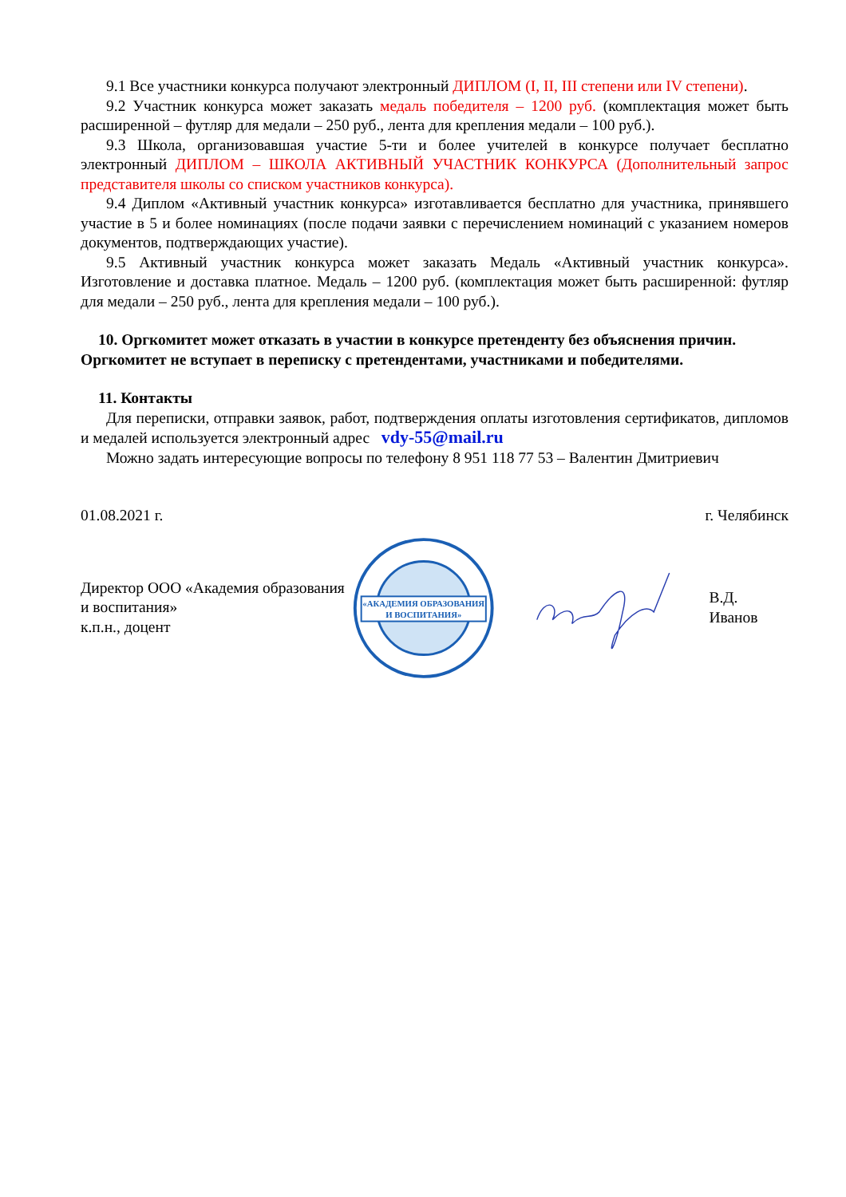9.1 Все участники конкурса получают электронный ДИПЛОМ (I, II, III степени или IV степени).
9.2 Участник конкурса может заказать медаль победителя – 1200 руб. (комплектация может быть расширенной – футляр для медали – 250 руб., лента для крепления медали – 100 руб.).
9.3 Школа, организовавшая участие 5-ти и более учителей в конкурсе получает бесплатно электронный ДИПЛОМ – ШКОЛА АКТИВНЫЙ УЧАСТНИК КОНКУРСА (Дополнительный запрос представителя школы со списком участников конкурса).
9.4 Диплом «Активный участник конкурса» изготавливается бесплатно для участника, принявшего участие в 5 и более номинациях (после подачи заявки с перечислением номинаций с указанием номеров документов, подтверждающих участие).
9.5 Активный участник конкурса может заказать Медаль «Активный участник конкурса». Изготовление и доставка платное. Медаль – 1200 руб. (комплектация может быть расширенной: футляр для медали – 250 руб., лента для крепления медали – 100 руб.).
10. Оргкомитет может отказать в участии в конкурсе претенденту без объяснения причин. Оргкомитет не вступает в переписку с претендентами, участниками и победителями.
11. Контакты
Для переписки, отправки заявок, работ, подтверждения оплаты изготовления сертификатов, дипломов и медалей используется электронный адрес vdy-55@mail.ru
Можно задать интересующие вопросы по телефону 8 951 118 77 53 – Валентин Дмитриевич
01.08.2021 г. г. Челябинск
Директор ООО «Академия образования и воспитания»
к.п.н., доцент
«АКАДЕМИЯ ОБРАЗОВАНИЯ
И ВОСПИТАНИЯ»
В.Д. Иванов